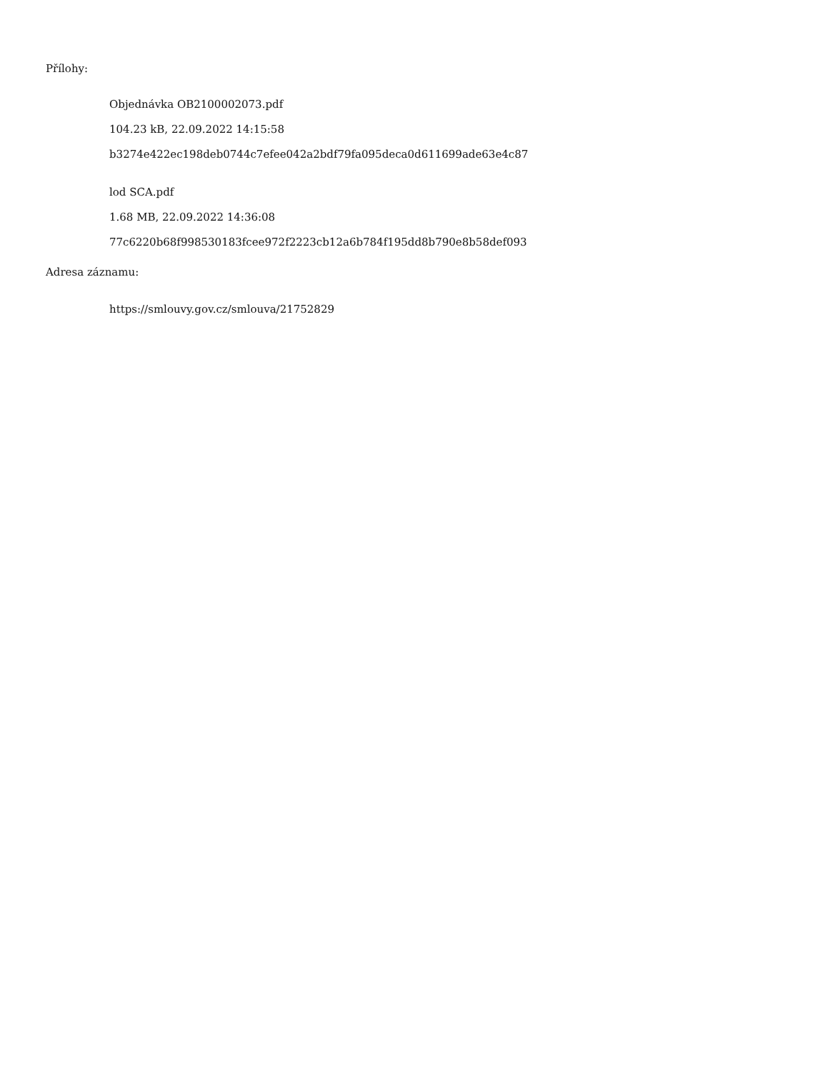Přílohy:
Objednávka OB2100002073.pdf
104.23 kB, 22.09.2022 14:15:58
b3274e422ec198deb0744c7efee042a2bdf79fa095deca0d611699ade63e4c87
lod SCA.pdf
1.68 MB, 22.09.2022 14:36:08
77c6220b68f998530183fcee972f2223cb12a6b784f195dd8b790e8b58def093
Adresa záznamu:
https://smlouvy.gov.cz/smlouva/21752829